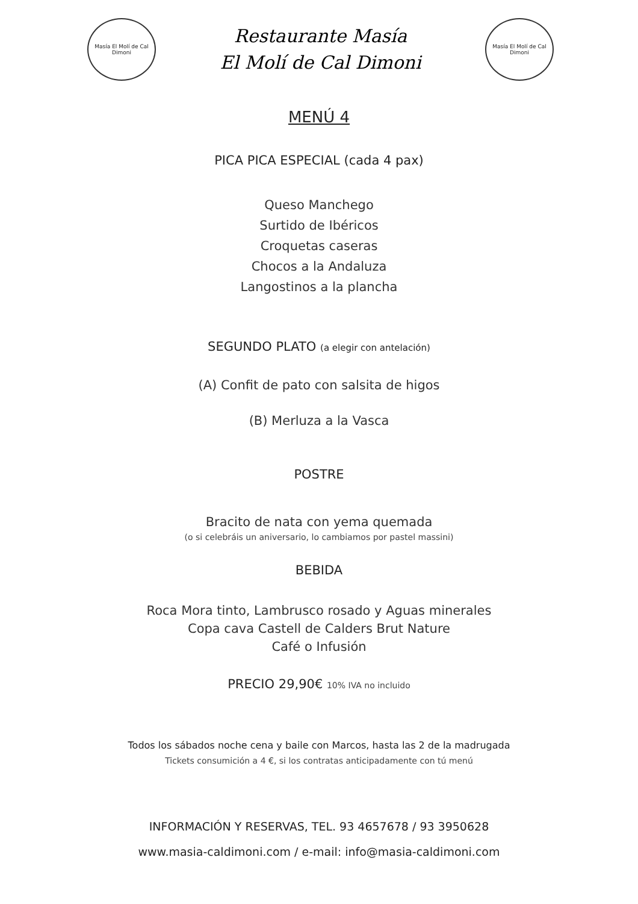Masía El Molí de Cal Dimoni
Restaurante Masía
El Molí de Cal Dimoni
Masía El Molí de Cal Dimoni
MENÚ 4
PICA PICA ESPECIAL (cada 4 pax)
Queso Manchego
Surtido de Ibéricos
Croquetas caseras
Chocos a la Andaluza
Langostinos a la plancha
SEGUNDO PLATO (a elegir con antelación)
(A) Confit de pato con salsita de higos
(B) Merluza a la Vasca
POSTRE
Bracito de nata con yema quemada
(o si celebráis un aniversario, lo cambiamos por pastel massini)
BEBIDA
Roca Mora tinto, Lambrusco rosado y Aguas minerales
Copa cava Castell de Calders Brut Nature
Café o Infusión
PRECIO 29,90€ 10% IVA no incluido
Todos los sábados noche cena y baile con Marcos, hasta las 2 de la madrugada
Tickets consumición a 4 €, si los contratas anticipadamente con tú menú
INFORMACIÓN Y RESERVAS, TEL. 93 4657678 / 93 3950628
www.masia-caldimoni.com / e-mail: info@masia-caldimoni.com